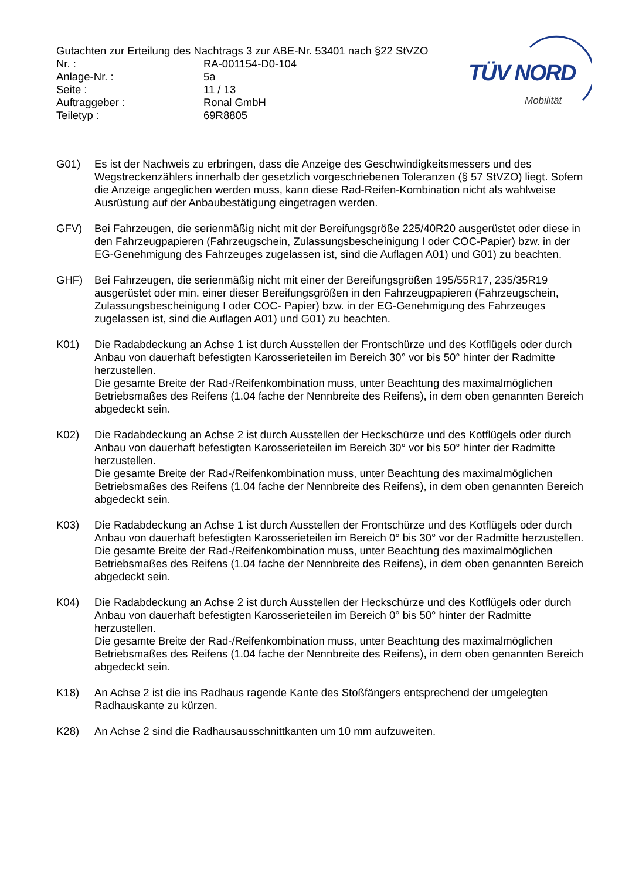Gutachten zur Erteilung des Nachtrags 3 zur ABE-Nr. 53401 nach §22 StVZO
Nr. : RA-001154-D0-104
Anlage-Nr. : 5a
Seite : 11 / 13
Auftraggeber : Ronal GmbH
Teiletyp : 69R8805
TÜV NORD
Mobilität
G01) Es ist der Nachweis zu erbringen, dass die Anzeige des Geschwindigkeitsmessers und des Wegstreckenzählers innerhalb der gesetzlich vorgeschriebenen Toleranzen (§ 57 StVZO) liegt. Sofern die Anzeige angeglichen werden muss, kann diese Rad-Reifen-Kombination nicht als wahlweise Ausrüstung auf der Anbaubestätigung eingetragen werden.
GFV) Bei Fahrzeugen, die serienmäßig nicht mit der Bereifungsgröße 225/40R20 ausgerüstet oder diese in den Fahrzeugpapieren (Fahrzeugschein, Zulassungsbescheinigung I oder COC-Papier) bzw. in der EG-Genehmigung des Fahrzeuges zugelassen ist, sind die Auflagen A01) und G01) zu beachten.
GHF) Bei Fahrzeugen, die serienmäßig nicht mit einer der Bereifungsgrößen 195/55R17, 235/35R19 ausgerüstet oder min. einer dieser Bereifungsgrößen in den Fahrzeugpapieren (Fahrzeugschein, Zulassungsbescheinigung I oder COC- Papier) bzw. in der EG-Genehmigung des Fahrzeuges zugelassen ist, sind die Auflagen A01) und G01) zu beachten.
K01) Die Radabdeckung an Achse 1 ist durch Ausstellen der Frontschürze und des Kotflügels oder durch Anbau von dauerhaft befestigten Karosserieteilen im Bereich 30° vor bis 50° hinter der Radmitte herzustellen.
Die gesamte Breite der Rad-/Reifenkombination muss, unter Beachtung des maximalmöglichen Betriebsmaßes des Reifens (1.04 fache der Nennbreite des Reifens), in dem oben genannten Bereich abgedeckt sein.
K02) Die Radabdeckung an Achse 2 ist durch Ausstellen der Heckschürze und des Kotflügels oder durch Anbau von dauerhaft befestigten Karosserieteilen im Bereich 30° vor bis 50° hinter der Radmitte herzustellen.
Die gesamte Breite der Rad-/Reifenkombination muss, unter Beachtung des maximalmöglichen Betriebsmaßes des Reifens (1.04 fache der Nennbreite des Reifens), in dem oben genannten Bereich abgedeckt sein.
K03) Die Radabdeckung an Achse 1 ist durch Ausstellen der Frontschürze und des Kotflügels oder durch Anbau von dauerhaft befestigten Karosserieteilen im Bereich 0° bis 30° vor der Radmitte herzustellen.
Die gesamte Breite der Rad-/Reifenkombination muss, unter Beachtung des maximalmöglichen Betriebsmaßes des Reifens (1.04 fache der Nennbreite des Reifens), in dem oben genannten Bereich abgedeckt sein.
K04) Die Radabdeckung an Achse 2 ist durch Ausstellen der Heckschürze und des Kotflügels oder durch Anbau von dauerhaft befestigten Karosserieteilen im Bereich 0° bis 50° hinter der Radmitte herzustellen.
Die gesamte Breite der Rad-/Reifenkombination muss, unter Beachtung des maximalmöglichen Betriebsmaßes des Reifens (1.04 fache der Nennbreite des Reifens), in dem oben genannten Bereich abgedeckt sein.
K18) An Achse 2 ist die ins Radhaus ragende Kante des Stoßfängers entsprechend der umgelegten Radhauskante zu kürzen.
K28) An Achse 2 sind die Radhausausschnittkanten um 10 mm aufzuweiten.